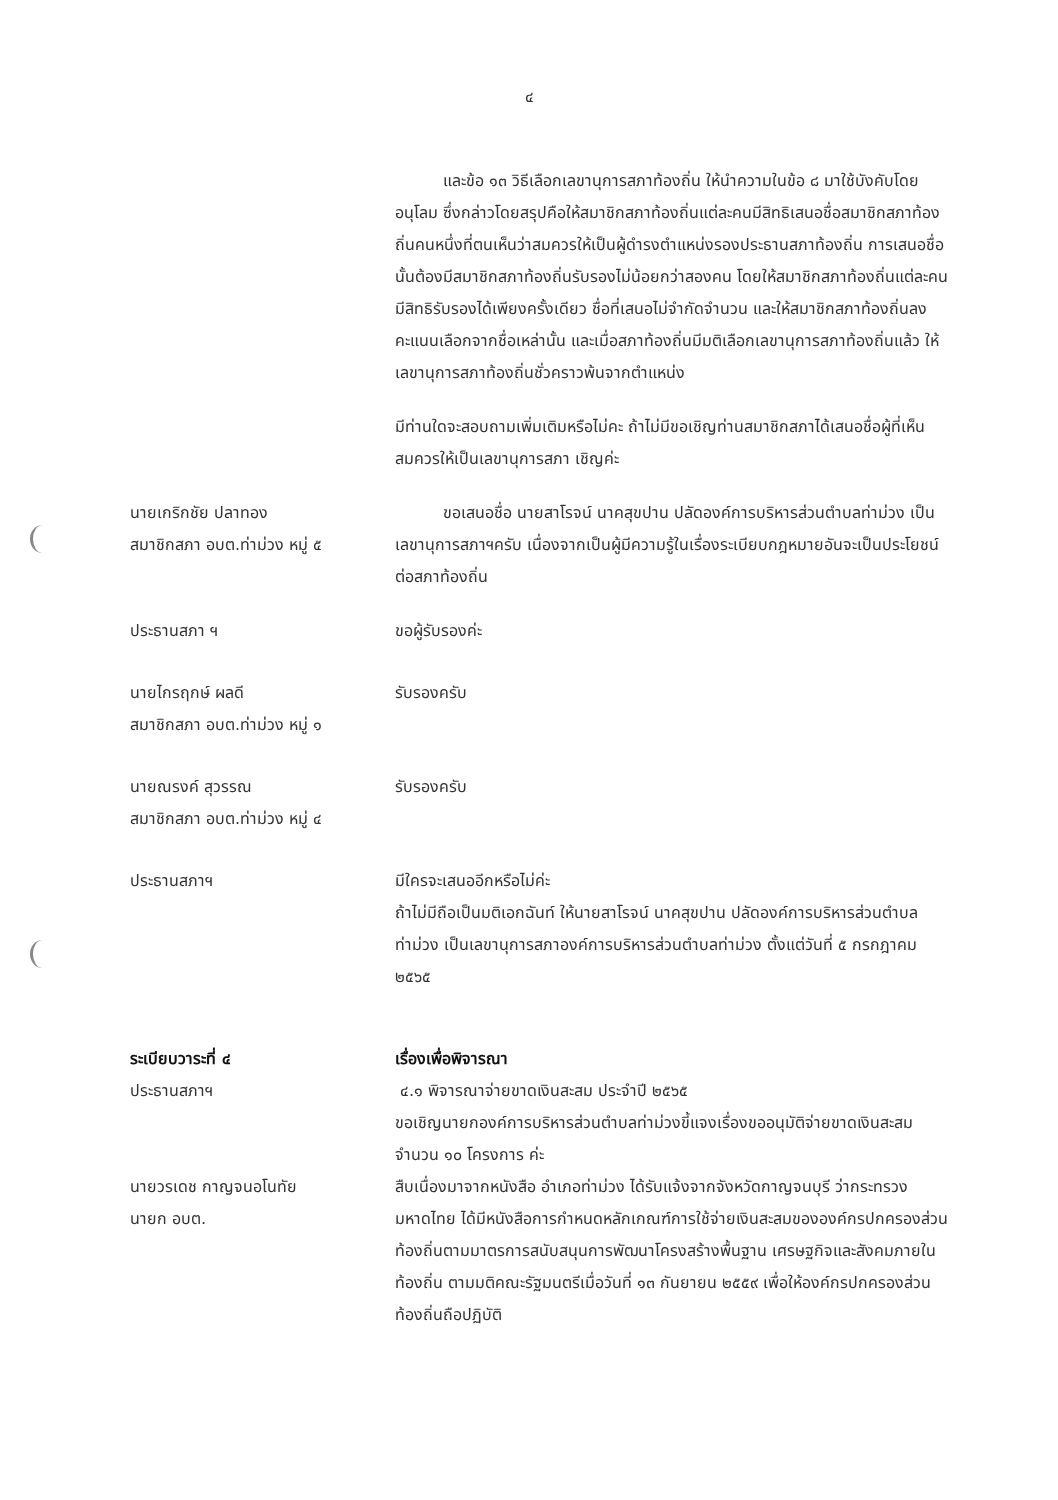๔
   และข้อ ๑๓ วิธีเลือกเลขานุการสภาท้องถิ่น ให้นำความในข้อ ๘ มาใช้บังคับโดยอนุโลม ซึ่งกล่าวโดยสรุปคือให้สมาชิกสภาท้องถิ่นแต่ละคนมีสิทธิเสนอชื่อสมาชิกสภาท้องถิ่นคนหนึ่งที่ตนเห็นว่าสมควรให้เป็นผู้ดำรงตำแหน่งรองประธานสภาท้องถิ่น การเสนอชื่อนั้นต้องมีสมาชิกสภาท้องถิ่นรับรองไม่น้อยกว่าสองคน โดยให้สมาชิกสภาท้องถิ่นแต่ละคนมีสิทธิรับรองได้เพียงครั้งเดียว ชื่อที่เสนอไม่จำกัดจำนวน และให้สมาชิกสภาท้องถิ่นลงคะแนนเลือกจากชื่อเหล่านั้น และเมื่อสภาท้องถิ่นมีมติเลือกเลขานุการสภาท้องถิ่นแล้ว ให้เลขานุการสภาท้องถิ่นชั่วคราวพ้นจากตำแหน่ง
มีท่านใดจะสอบถามเพิ่มเติมหรือไม่คะ ถ้าไม่มีขอเชิญท่านสมาชิกสภาได้เสนอชื่อผู้ที่เห็นสมควรให้เป็นเลขานุการสภา เชิญค่ะ
นายเกริกชัย ปลาทอง
สมาชิกสภา อบต.ท่าม่วง หมู่ ๕
   ขอเสนอชื่อ นายสาโรจน์ นาคสุขปาน ปลัดองค์การบริหารส่วนตำบลท่าม่วง เป็นเลขานุการสภาฯครับ เนื่องจากเป็นผู้มีความรู้ในเรื่องระเบียบกฎหมายอันจะเป็นประโยชน์ต่อสภาท้องถิ่น
ประธานสภา ฯ ขอผู้รับรองค่ะ
นายไกรฤกษ์ ผลดี
สมาชิกสภา อบต.ท่าม่วง หมู่ ๑
รับรองครับ
นายณรงค์ สุวรรณ
สมาชิกสภา อบต.ท่าม่วง หมู่ ๔
รับรองครับ
ประธานสภาฯ มีใครจะเสนออีกหรือไม่ค่ะ
ถ้าไม่มีถือเป็นมติเอกฉันท์ ให้นายสาโรจน์ นาคสุขปาน ปลัดองค์การบริหารส่วนตำบลท่าม่วง เป็นเลขานุการสภาองค์การบริหารส่วนตำบลท่าม่วง ตั้งแต่วันที่ ๕ กรกฎาคม ๒๕๖๕
ระเบียบวาระที่ ๔
ประธานสภาฯ
เรื่องเพื่อพิจารณา
๔.๑ พิจารณาจ่ายขาดเงินสะสม ประจำปี ๒๕๖๕
ขอเชิญนายกองค์การบริหารส่วนตำบลท่าม่วงขี้แจงเรื่องขออนุมัติจ่ายขาดเงินสะสม จำนวน ๑๐ โครงการ ค่ะ
นายวรเดช กาญจนอโนทัย
นายก อบต.
สืบเนื่องมาจากหนังสือ อำเภอท่าม่วง ได้รับแจ้งจากจังหวัดกาญจนบุรี ว่ากระทรวงมหาดไทย ได้มีหนังสือการกำหนดหลักเกณฑ์การใช้จ่ายเงินสะสมขององค์กรปกครองส่วนท้องถิ่นตามมาตรการสนับสนุนการพัฒนาโครงสร้างพื้นฐาน เศรษฐกิจและสังคมภายในท้องถิ่น ตามมติคณะรัฐมนตรีเมื่อวันที่ ๑๓ กันยายน ๒๕๕๙ เพื่อให้องค์กรปกครองส่วนท้องถิ่นถือปฏิบัติ